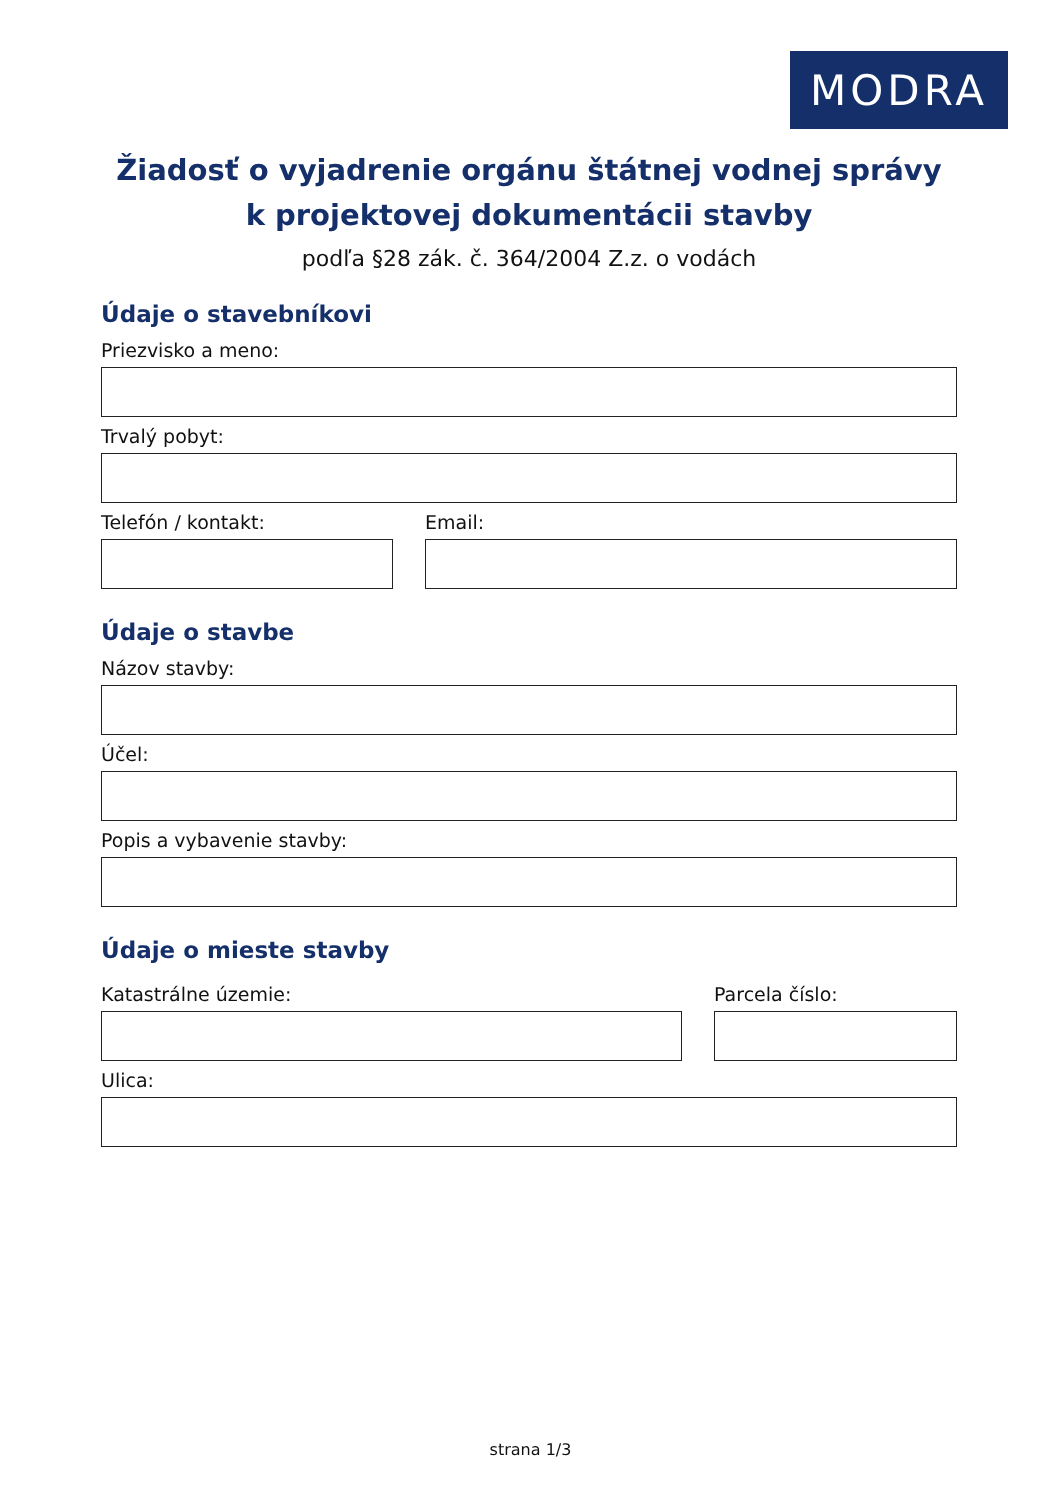MODRA
Žiadosť o vyjadrenie orgánu štátnej vodnej správy
k projektovej dokumentácii stavby
podľa §28 zák. č. 364/2004 Z.z. o vodách
Údaje o stavebníkovi
Priezvisko a meno:
Trvalý pobyt:
Telefón / kontakt: Email:
Údaje o stavbe
Názov stavby:
Účel:
Popis a vybavenie stavby:
Údaje o mieste stavby
Katastrálne územie: Parcela číslo:
Ulica:
strana 1/3